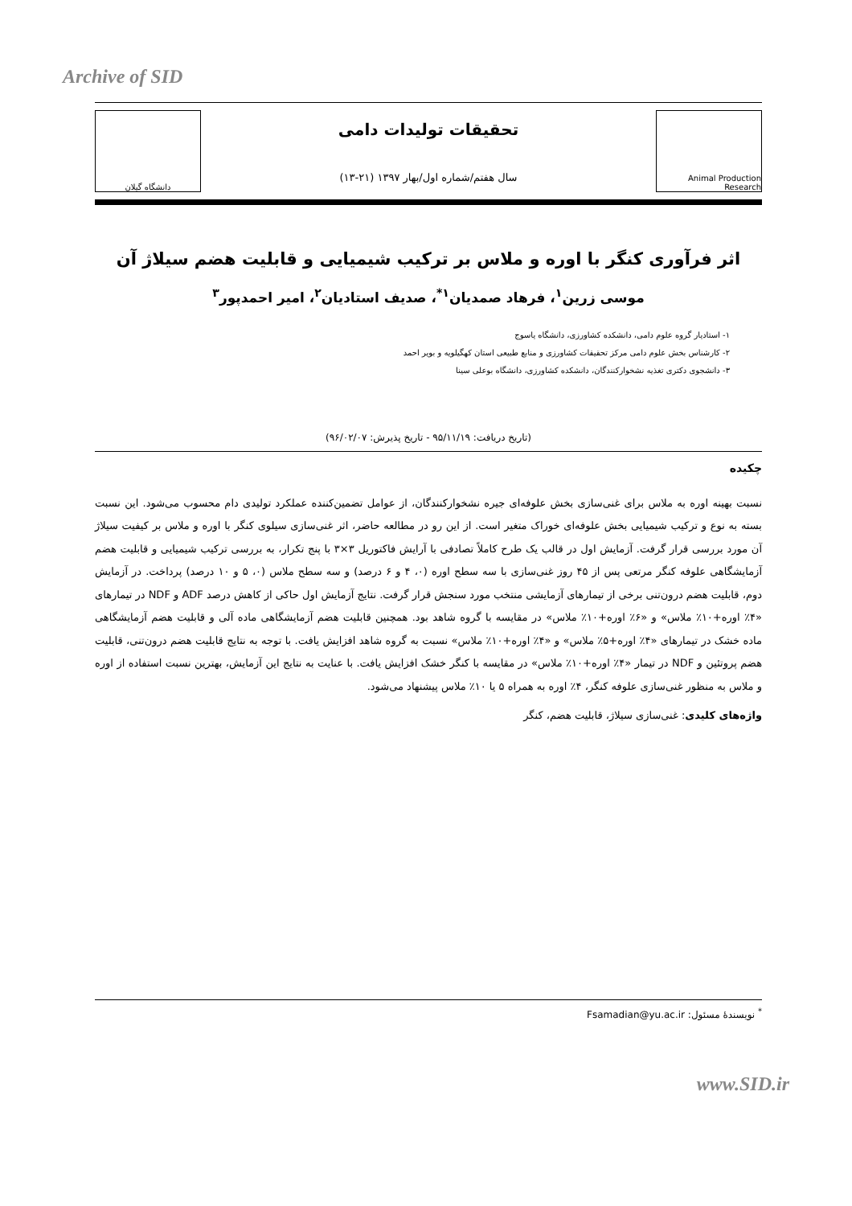Archive of SID
Animal Production Research
تحقیقات تولیدات دامی
سال هفتم/شماره اول/بهار ۱۳۹۷ (۲۱-۱۳)
دانشگاه گیلان
اثر فرآوری کنگر با اوره و ملاس بر ترکیب شیمیایی و قابلیت هضم سیلاژ آن
موسی زرین<sup>۱</sup>، فرهاد صمدیان<sup>۱*</sup>، صدیف استادیان<sup>۲</sup>، امیر احمدپور<sup>۳</sup>
۱- استادیار گروه علوم دامی، دانشکده کشاورزی، دانشگاه یاسوج
۲- کارشناس بخش علوم دامی مرکز تحقیقات کشاورزی و منابع طبیعی استان کهگیلویه و بویر احمد
۳- دانشجوی دکتری تغذیه نشخوارکنندگان، دانشکده کشاورزی، دانشگاه بوعلی سینا
(تاریخ دریافت: ۹۵/۱۱/۱۹ - تاریخ پذیرش: ۹۶/۰۲/۰۷)
چکیده
نسبت بهینه اوره به ملاس برای غنی‌سازی بخش علوفه‌ای جیره نشخوارکنندگان، از عوامل تضمین‌کننده عملکرد تولیدی دام محسوب می‌شود. این نسبت بسته به نوع و ترکیب شیمیایی بخش علوفه‌ای خوراک متغیر است. از این رو در مطالعه حاضر، اثر غنی‌سازی سیلوی کنگر با اوره و ملاس بر کیفیت سیلاژ آن مورد بررسی قرار گرفت. آزمایش اول در قالب یک طرح کاملاً تصادفی با آرایش فاکتوریل ۳×۳ با پنج تکرار، به بررسی ترکیب شیمیایی و قابلیت هضم آزمایشگاهی علوفه کنگر مرتعی پس از ۴۵ روز غنی‌سازی با سه سطح اوره (۰، ۴ و ۶ درصد) و سه سطح ملاس (۰، ۵ و ۱۰ درصد) پرداخت. در آزمایش دوم، قابلیت هضم درون‌تنی برخی از تیمارهای آزمایشی منتخب مورد سنجش قرار گرفت. نتایج آزمایش اول حاکی از کاهش درصد ADF و NDF در تیمارهای «۴٪ اوره+۱۰٪ ملاس» و «۶٪ اوره+۱۰٪ ملاس» در مقایسه با گروه شاهد بود. همچنین قابلیت هضم آزمایشگاهی ماده آلی و قابلیت هضم آزمایشگاهی ماده خشک در تیمارهای «۴٪ اوره+۵٪ ملاس» و «۴٪ اوره+۱۰٪ ملاس» نسبت به گروه شاهد افزایش یافت. با توجه به نتایج قابلیت هضم درون‌تنی، قابلیت هضم پروتئین و NDF در تیمار «۴٪ اوره+۱۰٪ ملاس» در مقایسه با کنگر خشک افزایش یافت. با عنایت به نتایج این آزمایش، بهترین نسبت استفاده از اوره و ملاس به منظور غنی‌سازی علوفه کنگر، ۴٪ اوره به همراه ۵ یا ۱۰٪ ملاس پیشنهاد می‌شود.
واژه‌های کلیدی: غنی‌سازی سیلاژ، قابلیت هضم، کنگر
<sup>*</sup> نویسندهٔ مسئول: Fsamadian@yu.ac.ir
www.SID.ir